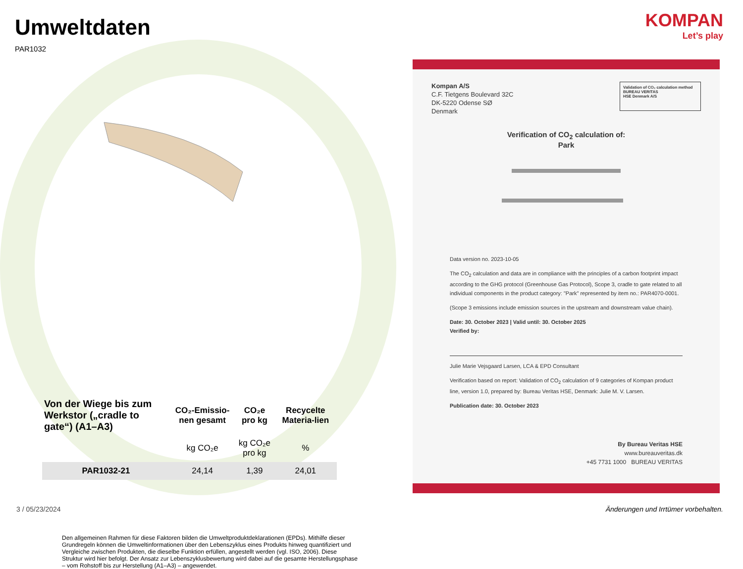Umweltdaten
PAR1032
| Von der Wiege bis zum Werkstor („cradle to gate“) (A1–A3) | CO₂-Emissio-nen gesamt | CO₂e pro kg | Recycelte Materia-lien |
| --- | --- | --- | --- |
| | kg CO₂e | kg CO₂e pro kg | % |
| PAR1032-21 | 24,14 | 1,39 | 24,01 |
Den allgemeinen Rahmen für diese Faktoren bilden die Umweltproduktdeklarationen (EPDs). Mithilfe dieser Grundregeln können die Umweltinformationen über den Lebenszyklus eines Produkts hinweg quantifiziert und Vergleiche zwischen Produkten, die dieselbe Funktion erfüllen, angestellt werden (vgl. ISO, 2006). Diese Struktur wird hier befolgt. Der Ansatz zur Lebenszyklusbewertung wird dabei auf die gesamte Herstellungsphase – vom Rohstoff bis zur Herstellung (A1–A3) – angewendet.
KOMPAN
Let’s play
Kompan A/S
C.F. Tietgens Boulevard 32C
DK-5220 Odense SØ
Denmark
Validation of CO₂ calculation method
BUREAU VERITAS
HSE Denmark A/S
Verification of CO<sub>2</sub> calculation of:
Park
Data version no. 2023-10-05
The CO<sub>2</sub> calculation and data are in compliance with the principles of a carbon footprint impact according to the GHG protocol (Greenhouse Gas Protocol), Scope 3, cradle to gate related to all individual components in the product category: "Park" represented by item no.: PAR4070-0001.
(Scope 3 emissions include emission sources in the upstream and downstream value chain).
Date: 30. October 2023 | Valid until: 30. October 2025
Verified by:
Julie Marie Vejsgaard Larsen, LCA & EPD Consultant
Verification based on report: Validation of CO<sub>2</sub> calculation of 9 categories of Kompan product line, version 1.0, prepared by: Bureau Veritas HSE, Denmark: Julie M. V. Larsen.
Publication date: 30. October 2023
By Bureau Veritas HSE
www.bureauveritas.dk
+45 7731 1000 BUREAU VERITAS
3 / 05/23/2024
Änderungen und Irrtümer vorbehalten.